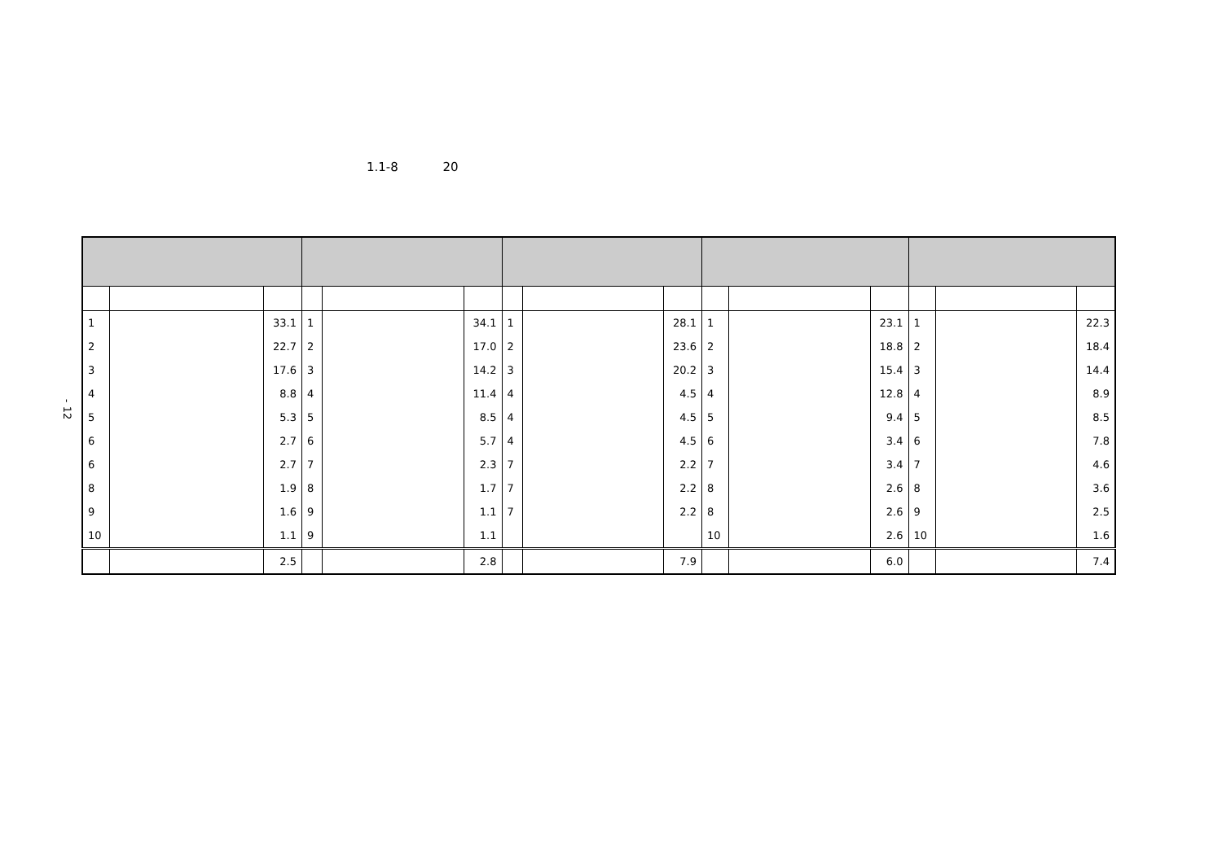1.1-8 20
- 12
| 1 | | 33.1 | 1 | | 34.1 | 1 | | 28.1 | 1 | | 23.1 | 1 | | 22.3 |
| 2 | | 22.7 | 2 | | 17.0 | 2 | | 23.6 | 2 | | 18.8 | 2 | | 18.4 |
| 3 | | 17.6 | 3 | | 14.2 | 3 | | 20.2 | 3 | | 15.4 | 3 | | 14.4 |
| 4 | | 8.8 | 4 | | 11.4 | 4 | | 4.5 | 4 | | 12.8 | 4 | | 8.9 |
| 5 | | 5.3 | 5 | | 8.5 | 4 | | 4.5 | 5 | | 9.4 | 5 | | 8.5 |
| 6 | | 2.7 | 6 | | 5.7 | 4 | | 4.5 | 6 | | 3.4 | 6 | | 7.8 |
| 6 | | 2.7 | 7 | | 2.3 | 7 | | 2.2 | 7 | | 3.4 | 7 | | 4.6 |
| 8 | | 1.9 | 8 | | 1.7 | 7 | | 2.2 | 8 | | 2.6 | 8 | | 3.6 |
| 9 | | 1.6 | 9 | | 1.1 | 7 | | 2.2 | 8 | | 2.6 | 9 | | 2.5 |
| 10 | | 1.1 | 9 | | 1.1 | | | | 10 | | 2.6 | 10 | | 1.6 |
| | | 2.5 | | | 2.8 | | | 7.9 | | | 6.0 | | | 7.4 |